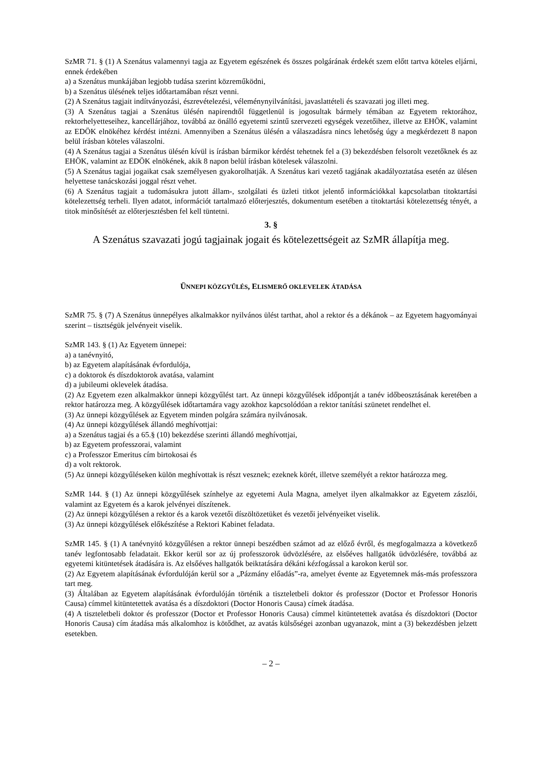SzMR 71. § (1) A Szenátus valamennyi tagja az Egyetem egészének és összes polgárának érdekét szem előtt tartva köteles eljárni, ennek érdekében
a) a Szenátus munkájában legjobb tudása szerint közreműködni,
b) a Szenátus ülésének teljes időtartamában részt venni.
(2) A Szenátus tagjait indítványozási, észrevételezési, véleménynyilvánítási, javaslattételi és szavazati jog illeti meg.
(3) A Szenátus tagjai a Szenátus ülésén napirendtől függetlenül is jogosultak bármely témában az Egyetem rektorához, rektorhelyetteseihez, kancellárjához, továbbá az önálló egyetemi szintű szervezeti egységek vezetőihez, illetve az EHÖK, valamint az EDÖK elnökéhez kérdést intézni. Amennyiben a Szenátus ülésén a válaszadásra nincs lehetőség úgy a megkérdezett 8 napon belül írásban köteles válaszolni.
(4) A Szenátus tagjai a Szenátus ülésén kívül is írásban bármikor kérdést tehetnek fel a (3) bekezdésben felsorolt vezetőknek és az EHÖK, valamint az EDÖK elnökének, akik 8 napon belül írásban kötelesek válaszolni.
(5) A Szenátus tagjai jogaikat csak személyesen gyakorolhatják. A Szenátus kari vezető tagjának akadályoztatása esetén az ülésen helyettese tanácskozási joggal részt vehet.
(6) A Szenátus tagjait a tudomásukra jutott állam-, szolgálati és üzleti titkot jelentő információkkal kapcsolatban titoktartási kötelezettség terheli. Ilyen adatot, információt tartalmazó előterjesztés, dokumentum esetében a titoktartási kötelezettség tényét, a titok minősítését az előterjesztésben fel kell tüntetni.
3. §
A Szenátus szavazati jogú tagjainak jogait és kötelezettségeit az SzMR állapítja meg.
ÜNNEPI KÖZGYŰLÉS, ELISMERŐ OKLEVELEK ÁTADÁSA
SzMR 75. § (7) A Szenátus ünnepélyes alkalmakkor nyilvános ülést tarthat, ahol a rektor és a dékánok – az Egyetem hagyományai szerint – tisztségük jelvényeit viselik.
SzMR 143. § (1) Az Egyetem ünnepei:
a) a tanévnyitó,
b) az Egyetem alapításának évfordulója,
c) a doktorok és díszdoktorok avatása, valamint
d) a jubileumi oklevelek átadása.
(2) Az Egyetem ezen alkalmakkor ünnepi közgyűlést tart. Az ünnepi közgyűlések időpontját a tanév időbeosztásának keretében a rektor határozza meg. A közgyűlések időtartamára vagy azokhoz kapcsolódóan a rektor tanítási szünetet rendelhet el.
(3) Az ünnepi közgyűlések az Egyetem minden polgára számára nyilvánosak.
(4) Az ünnepi közgyűlések állandó meghívottjai:
a) a Szenátus tagjai és a 65.§ (10) bekezdése szerinti állandó meghívottjai,
b) az Egyetem professzorai, valamint
c) a Professzor Emeritus cím birtokosai és
d) a volt rektorok.
(5) Az ünnepi közgyűléseken külön meghívottak is részt vesznek; ezeknek körét, illetve személyét a rektor határozza meg.
SzMR 144. § (1) Az ünnepi közgyűlések színhelye az egyetemi Aula Magna, amelyet ilyen alkalmakkor az Egyetem zászlói, valamint az Egyetem és a karok jelvényei díszítenek.
(2) Az ünnepi közgyűlésen a rektor és a karok vezetői díszöltözetüket és vezetői jelvényeiket viselik.
(3) Az ünnepi közgyűlések előkészítése a Rektori Kabinet feladata.
SzMR 145. § (1) A tanévnyitó közgyűlésen a rektor ünnepi beszédben számot ad az előző évről, és megfogalmazza a következő tanév legfontosabb feladatait. Ekkor kerül sor az új professzorok üdvözlésére, az elsőéves hallgatók üdvözlésére, továbbá az egyetemi kitüntetések átadására is. Az elsőéves hallgatók beiktatására dékáni kézfogással a karokon kerül sor.
(2) Az Egyetem alapításának évfordulóján kerül sor a „Pázmány előadás”-ra, amelyet évente az Egyetemnek más-más professzora tart meg.
(3) Általában az Egyetem alapításának évfordulóján történik a tiszteletbeli doktor és professzor (Doctor et Professor Honoris Causa) címmel kitüntetettek avatása és a díszdoktori (Doctor Honoris Causa) címek átadása.
(4) A tiszteletbeli doktor és professzor (Doctor et Professor Honoris Causa) címmel kitüntetettek avatása és díszdoktori (Doctor Honoris Causa) cím átadása más alkalomhoz is kötődhet, az avatás külsőségei azonban ugyanazok, mint a (3) bekezdésben jelzett esetekben.
– 2 –